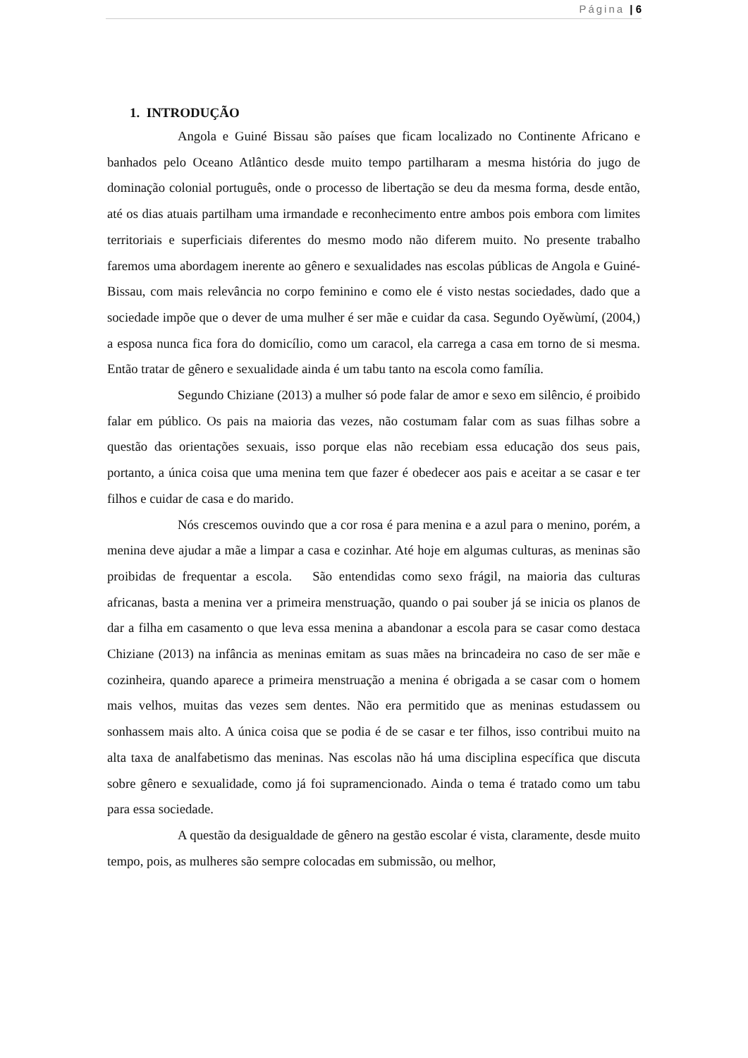Página | 6
1. INTRODUÇÃO
Angola e Guiné Bissau são países que ficam localizado no Continente Africano e banhados pelo Oceano Atlântico desde muito tempo partilharam a mesma história do jugo de dominação colonial português, onde o processo de libertação se deu da mesma forma, desde então, até os dias atuais partilham uma irmandade e reconhecimento entre ambos pois embora com limites territoriais e superficiais diferentes do mesmo modo não diferem muito. No presente trabalho faremos uma abordagem inerente ao gênero e sexualidades nas escolas públicas de Angola e Guiné-Bissau, com mais relevância no corpo feminino e como ele é visto nestas sociedades, dado que a sociedade impõe que o dever de uma mulher é ser mãe e cuidar da casa. Segundo Oyěwùmí, (2004,) a esposa nunca fica fora do domicílio, como um caracol, ela carrega a casa em torno de si mesma. Então tratar de gênero e sexualidade ainda é um tabu tanto na escola como família.
Segundo Chiziane (2013) a mulher só pode falar de amor e sexo em silêncio, é proibido falar em público. Os pais na maioria das vezes, não costumam falar com as suas filhas sobre a questão das orientações sexuais, isso porque elas não recebiam essa educação dos seus pais, portanto, a única coisa que uma menina tem que fazer é obedecer aos pais e aceitar a se casar e ter filhos e cuidar de casa e do marido.
Nós crescemos ouvindo que a cor rosa é para menina e a azul para o menino, porém, a menina deve ajudar a mãe a limpar a casa e cozinhar. Até hoje em algumas culturas, as meninas são proibidas de frequentar a escola. São entendidas como sexo frágil, na maioria das culturas africanas, basta a menina ver a primeira menstruação, quando o pai souber já se inicia os planos de dar a filha em casamento o que leva essa menina a abandonar a escola para se casar como destaca Chiziane (2013) na infância as meninas emitam as suas mães na brincadeira no caso de ser mãe e cozinheira, quando aparece a primeira menstruação a menina é obrigada a se casar com o homem mais velhos, muitas das vezes sem dentes. Não era permitido que as meninas estudassem ou sonhassem mais alto. A única coisa que se podia é de se casar e ter filhos, isso contribui muito na alta taxa de analfabetismo das meninas. Nas escolas não há uma disciplina específica que discuta sobre gênero e sexualidade, como já foi supramencionado. Ainda o tema é tratado como um tabu para essa sociedade.
A questão da desigualdade de gênero na gestão escolar é vista, claramente, desde muito tempo, pois, as mulheres são sempre colocadas em submissão, ou melhor,